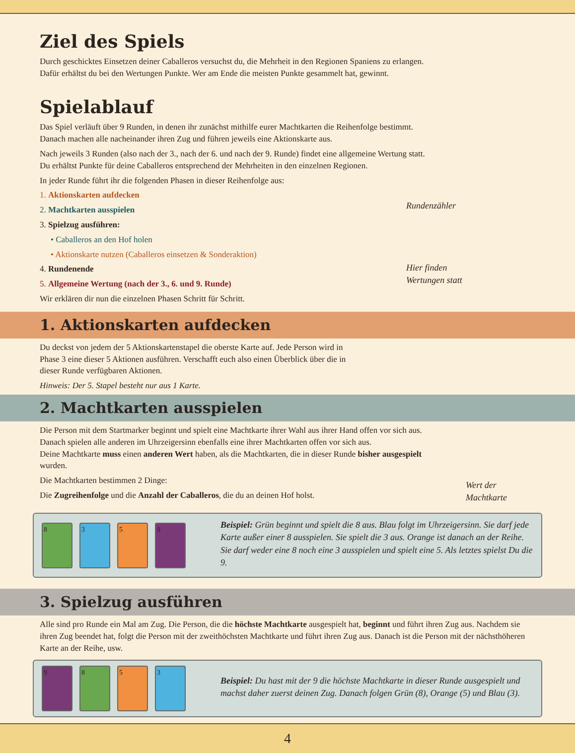Ziel des Spiels
Durch geschicktes Einsetzen deiner Caballeros versuchst du, die Mehrheit in den Regionen Spaniens zu erlangen.
Dafür erhältst du bei den Wertungen Punkte. Wer am Ende die meisten Punkte gesammelt hat, gewinnt.
Spielablauf
Das Spiel verläuft über 9 Runden, in denen ihr zunächst mithilfe eurer Machtkarten die Reihenfolge bestimmt.
Danach machen alle nacheinander ihren Zug und führen jeweils eine Aktionskarte aus.
Nach jeweils 3 Runden (also nach der 3., nach der 6. und nach der 9. Runde) findet eine allgemeine Wertung statt.
Du erhältst Punkte für deine Caballeros entsprechend der Mehrheiten in den einzelnen Regionen.
In jeder Runde führt ihr die folgenden Phasen in dieser Reihenfolge aus:
1. Aktionskarten aufdecken
2. Machtkarten ausspielen
3. Spielzug ausführen:
• Caballeros an den Hof holen
• Aktionskarte nutzen (Caballeros einsetzen & Sonderaktion)
4. Rundenende
5. Allgemeine Wertung (nach der 3., 6. und 9. Runde)
Wir erklären dir nun die einzelnen Phasen Schritt für Schritt.
Rundenzähler
Hier finden
Wertungen statt
1. Aktionskarten aufdecken
Du deckst von jedem der 5 Aktionskartenstapel die oberste Karte auf. Jede Person wird in Phase 3 eine dieser 5 Aktionen ausführen. Verschafft euch also einen Überblick über die in dieser Runde verfügbaren Aktionen.
Hinweis: Der 5. Stapel besteht nur aus 1 Karte.
2. Machtkarten ausspielen
Die Person mit dem Startmarker beginnt und spielt eine Machtkarte ihrer Wahl aus ihrer Hand offen vor sich aus. Danach spielen alle anderen im Uhrzeigersinn ebenfalls eine ihrer Machtkarten offen vor sich aus.
Deine Machtkarte muss einen anderen Wert haben, als die Machtkarten, die in dieser Runde bisher ausgespielt wurden.
Die Machtkarten bestimmen 2 Dinge:
Die Zugreihenfolge und die Anzahl der Caballeros, die du an deinen Hof holst.
Wert der Machtkarte
8359
Beispiel: Grün beginnt und spielt die 8 aus. Blau folgt im Uhrzeigersinn. Sie darf jede Karte außer einer 8 ausspielen. Sie spielt die 3 aus. Orange ist danach an der Reihe. Sie darf weder eine 8 noch eine 3 ausspielen und spielt eine 5. Als letztes spielst Du die 9.
3. Spielzug ausführen
Alle sind pro Runde ein Mal am Zug. Die Person, die die höchste Machtkarte ausgespielt hat, beginnt und führt ihren Zug aus. Nachdem sie ihren Zug beendet hat, folgt die Person mit der zweithöchsten Machtkarte und führt ihren Zug aus. Danach ist die Person mit der nächsthöheren Karte an der Reihe, usw.
9853
Beispiel: Du hast mit der 9 die höchste Machtkarte in dieser Runde ausgespielt und machst daher zuerst deinen Zug. Danach folgen Grün (8), Orange (5) und Blau (3).
4